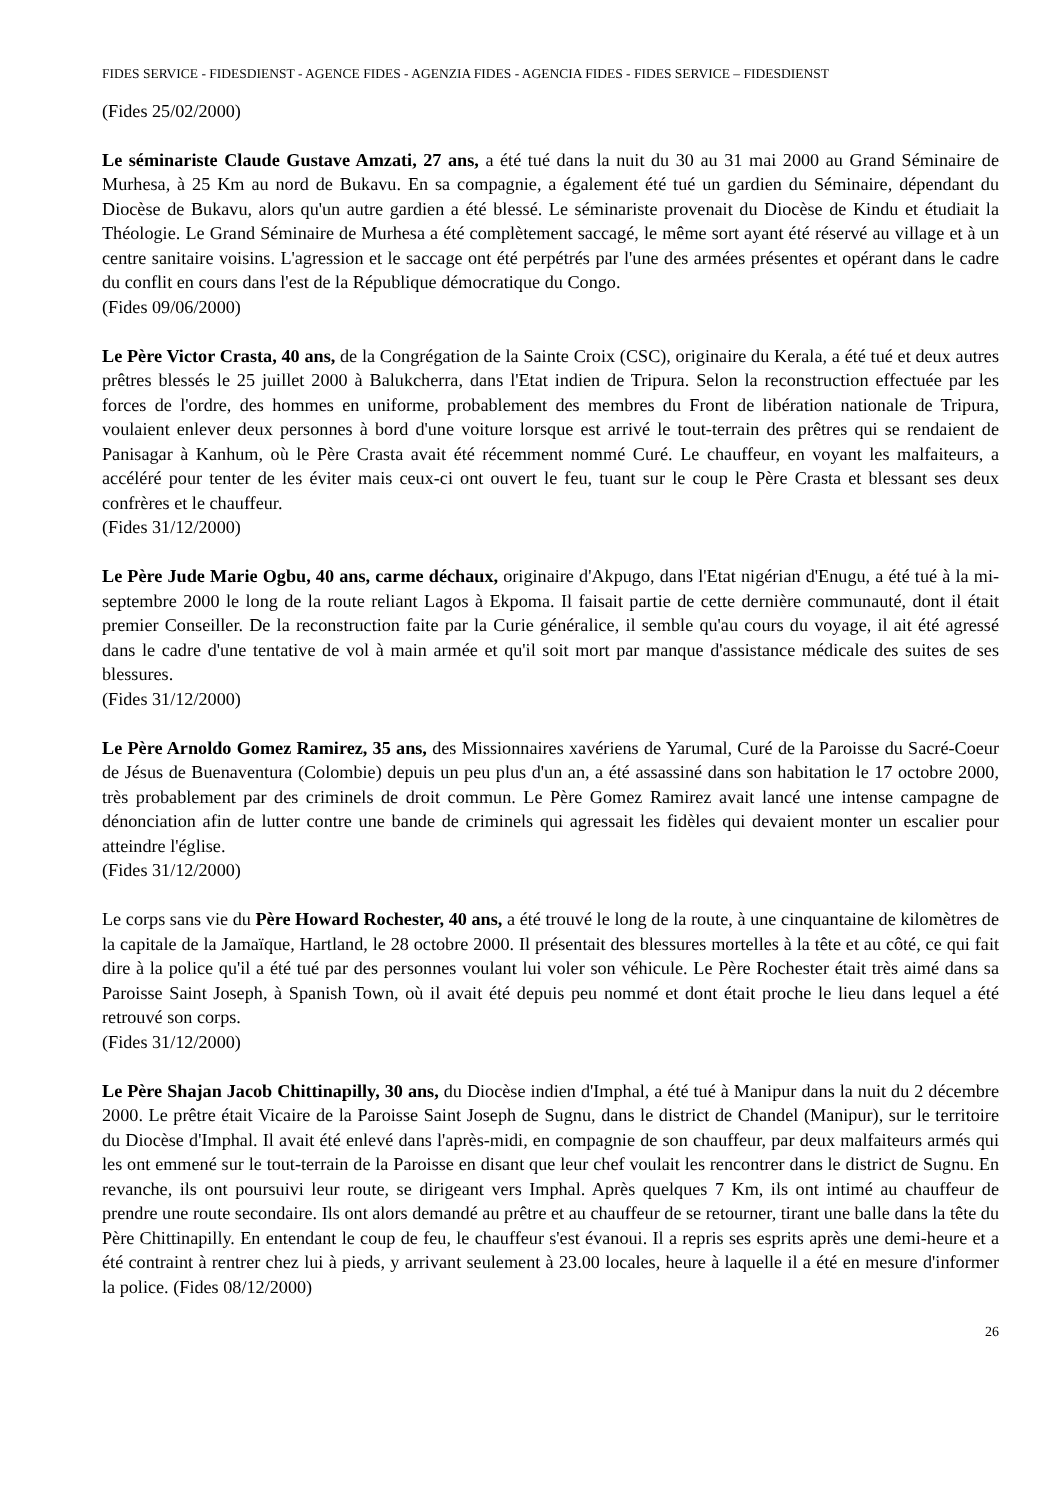FIDES SERVICE - FIDESDIENST - AGENCE FIDES - AGENZIA FIDES - AGENCIA FIDES - FIDES SERVICE – FIDESDIENST
(Fides 25/02/2000)
Le séminariste Claude Gustave Amzati, 27 ans, a été tué dans la nuit du 30 au 31 mai 2000 au Grand Séminaire de Murhesa, à 25 Km au nord de Bukavu. En sa compagnie, a également été tué un gardien du Séminaire, dépendant du Diocèse de Bukavu, alors qu'un autre gardien a été blessé. Le séminariste provenait du Diocèse de Kindu et étudiait la Théologie. Le Grand Séminaire de Murhesa a été complètement saccagé, le même sort ayant été réservé au village et à un centre sanitaire voisins. L'agression et le saccage ont été perpétrés par l'une des armées présentes et opérant dans le cadre du conflit en cours dans l'est de la République démocratique du Congo.
(Fides 09/06/2000)
Le Père Victor Crasta, 40 ans, de la Congrégation de la Sainte Croix (CSC), originaire du Kerala, a été tué et deux autres prêtres blessés le 25 juillet 2000 à Balukcherra, dans l'Etat indien de Tripura. Selon la reconstruction effectuée par les forces de l'ordre, des hommes en uniforme, probablement des membres du Front de libération nationale de Tripura, voulaient enlever deux personnes à bord d'une voiture lorsque est arrivé le tout-terrain des prêtres qui se rendaient de Panisagar à Kanhum, où le Père Crasta avait été récemment nommé Curé. Le chauffeur, en voyant les malfaiteurs, a accéléré pour tenter de les éviter mais ceux-ci ont ouvert le feu, tuant sur le coup le Père Crasta et blessant ses deux confrères et le chauffeur.
(Fides 31/12/2000)
Le Père Jude Marie Ogbu, 40 ans, carme déchaux, originaire d'Akpugo, dans l'Etat nigérian d'Enugu, a été tué à la mi-septembre 2000 le long de la route reliant Lagos à Ekpoma. Il faisait partie de cette dernière communauté, dont il était premier Conseiller. De la reconstruction faite par la Curie généralice, il semble qu'au cours du voyage, il ait été agressé dans le cadre d'une tentative de vol à main armée et qu'il soit mort par manque d'assistance médicale des suites de ses blessures.
(Fides 31/12/2000)
Le Père Arnoldo Gomez Ramirez, 35 ans, des Missionnaires xavériens de Yarumal, Curé de la Paroisse du Sacré-Coeur de Jésus de Buenaventura (Colombie) depuis un peu plus d'un an, a été assassiné dans son habitation le 17 octobre 2000, très probablement par des criminels de droit commun. Le Père Gomez Ramirez avait lancé une intense campagne de dénonciation afin de lutter contre une bande de criminels qui agressait les fidèles qui devaient monter un escalier pour atteindre l'église.
(Fides 31/12/2000)
Le corps sans vie du Père Howard Rochester, 40 ans, a été trouvé le long de la route, à une cinquantaine de kilomètres de la capitale de la Jamaïque, Hartland, le 28 octobre 2000. Il présentait des blessures mortelles à la tête et au côté, ce qui fait dire à la police qu'il a été tué par des personnes voulant lui voler son véhicule. Le Père Rochester était très aimé dans sa Paroisse Saint Joseph, à Spanish Town, où il avait été depuis peu nommé et dont était proche le lieu dans lequel a été retrouvé son corps.
(Fides 31/12/2000)
Le Père Shajan Jacob Chittinapilly, 30 ans, du Diocèse indien d'Imphal, a été tué à Manipur dans la nuit du 2 décembre 2000. Le prêtre était Vicaire de la Paroisse Saint Joseph de Sugnu, dans le district de Chandel (Manipur), sur le territoire du Diocèse d'Imphal. Il avait été enlevé dans l'après-midi, en compagnie de son chauffeur, par deux malfaiteurs armés qui les ont emmené sur le tout-terrain de la Paroisse en disant que leur chef voulait les rencontrer dans le district de Sugnu. En revanche, ils ont poursuivi leur route, se dirigeant vers Imphal. Après quelques 7 Km, ils ont intimé au chauffeur de prendre une route secondaire. Ils ont alors demandé au prêtre et au chauffeur de se retourner, tirant une balle dans la tête du Père Chittinapilly. En entendant le coup de feu, le chauffeur s'est évanoui. Il a repris ses esprits après une demi-heure et a été contraint à rentrer chez lui à pieds, y arrivant seulement à 23.00 locales, heure à laquelle il a été en mesure d'informer la police. (Fides 08/12/2000)
26